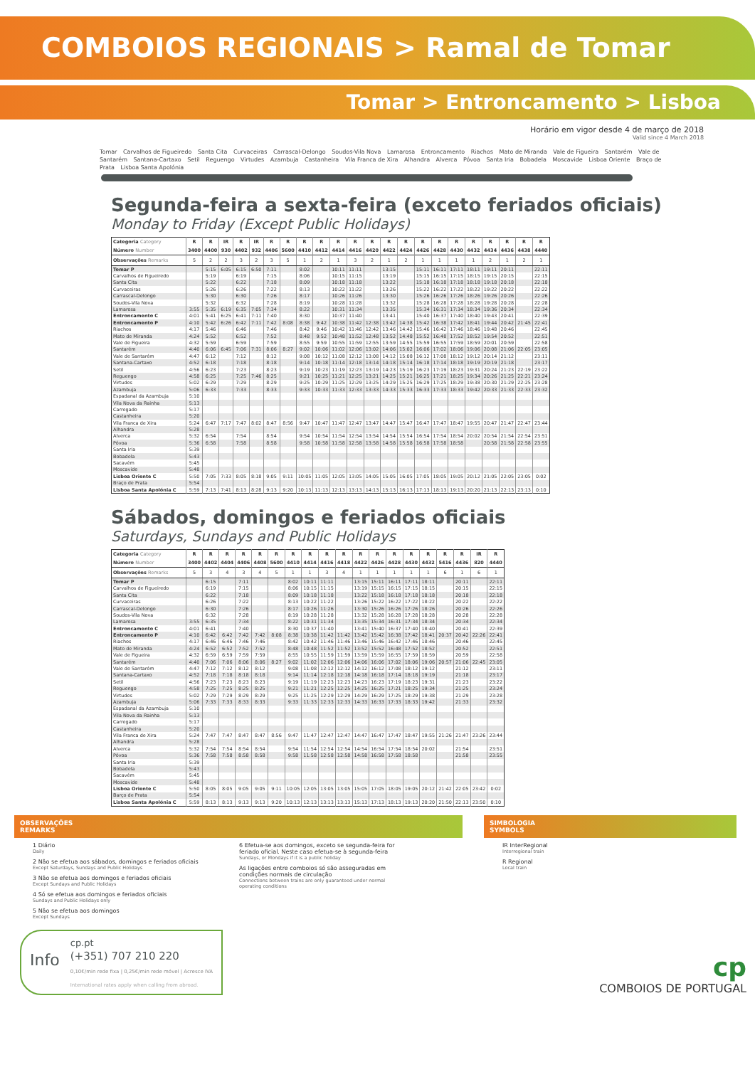COMBOIOS REGIONAIS > Ramal de Tomar
Tomar > Entroncamento > Lisboa
Horário em vigor desde 4 de março de 2018
Valid since 4 March 2018
Tomar Carvalhos de Figueiredo Santa Cita Curvaceiras Carrascal-Delongo Soudos-Vila Nova Lamarosa Entroncamento Riachos Mato de Miranda Vale de Figueira Santarém Vale de Santarém Santana-Cartaxo Setil Reguengo Virtudes Azambuja Castanheira Vila Franca de Xira Alhandra Alverca Póvoa Santa Iria Bobadela Moscavide Lisboa Oriente Braço de Prata Lisboa Santa Apolónia
Segunda-feira a sexta-feira (exceto feriados oficiais)
Monday to Friday (Except Public Holidays)
| Categoria Category | R | R | IR | R | IR | R | R | R | R | R | R | R | R | R | R | R | R | R | R | R | R | R |
| Número Number | 3400 | 4400 | 930 | 4402 | 932 | 4406 | 5600 | 4410 | 4412 | 4414 | 4416 | 4420 | 4422 | 4424 | 4426 | 4428 | 4430 | 4432 | 4434 | 4436 | 4438 | 4440 |
| Observações Remarks | 5 | 2 | 2 | 3 | 2 | 3 | 5 | 1 | 2 | 1 | 3 | 2 | 1 | 2 | 1 | 1 | 1 | 1 | 2 | 1 | 2 | 1 |
| Tomar P | | 5:15 | 6:05 | 6:15 | 6:50 | 7:11 | | 8:02 | | 10:11 | 11:11 | | 13:15 | | 15:11 | 16:11 | 17:11 | 18:11 | 19:11 | 20:11 | | 22:11 |
| Carvalhos de Figueiredo | | 5:19 | | 6:19 | | 7:15 | | 8:06 | | 10:15 | 11:15 | | 13:19 | | 15:15 | 16:15 | 17:15 | 18:15 | 19:15 | 20:15 | | 22:15 |
| Santa Cita | | 5:22 | | 6:22 | | 7:18 | | 8:09 | | 10:18 | 11:18 | | 13:22 | | 15:18 | 16:18 | 17:18 | 18:18 | 19:18 | 20:18 | | 22:18 |
| Curvaceiras | | 5:26 | | 6:26 | | 7:22 | | 8:13 | | 10:22 | 11:22 | | 13:26 | | 15:22 | 16:22 | 17:22 | 18:22 | 19:22 | 20:22 | | 22:22 |
| Carrascal-Delongo | | 5:30 | | 6:30 | | 7:26 | | 8:17 | | 10:26 | 11:26 | | 13:30 | | 15:26 | 16:26 | 17:26 | 18:26 | 19:26 | 20:26 | | 22:26 |
| Soudos-Vila Nova | | 5:32 | | 6:32 | | 7:28 | | 8:19 | | 10:28 | 11:28 | | 13:32 | | 15:28 | 16:28 | 17:28 | 18:28 | 19:28 | 20:28 | | 22:28 |
| Lamarosa | 3:55 | 5:35 | 6:19 | 6:35 | 7:05 | 7:34 | | 8:22 | | 10:31 | 11:34 | | 13:35 | | 15:34 | 16:31 | 17:34 | 18:34 | 19:36 | 20:34 | | 22:34 |
| Entroncamento C | 4:01 | 5:41 | 6:25 | 6:41 | 7:11 | 7:40 | | 8:30 | | 10:37 | 11:40 | | 13:41 | | 15:40 | 16:37 | 17:40 | 18:40 | 19:43 | 20:41 | | 22:39 |
| Entroncamento P | 4:10 | 5:42 | 6:26 | 6:42 | 7:11 | 7:42 | 8:08 | 8:38 | 9:42 | 10:38 | 11:42 | 12:38 | 13:42 | 14:38 | 15:42 | 16:38 | 17:42 | 18:41 | 19:44 | 20:42 | 21:45 | 22:41 |
| Riachos | 4:17 | 5:46 | | 6:46 | | 7:46 | | 8:42 | 9:46 | 10:42 | 11:46 | 12:42 | 13:46 | 14:42 | 15:46 | 16:42 | 17:46 | 18:46 | 19:48 | 20:46 | | 22:45 |
| Mato de Miranda | 4:24 | 5:52 | | 6:52 | | 7:52 | | 8:48 | 9:52 | 10:48 | 11:52 | 12:48 | 13:52 | 14:48 | 15:52 | 16:48 | 17:52 | 18:52 | 19:54 | 20:52 | | 22:51 |
| Vale de Figueira | 4:32 | 5:59 | | 6:59 | | 7:59 | | 8:55 | 9:59 | 10:55 | 11:59 | 12:55 | 13:59 | 14:55 | 15:59 | 16:55 | 17:59 | 18:59 | 20:01 | 20:59 | | 22:58 |
| Santarém | 4:40 | 6:06 | 6:45 | 7:06 | 7:31 | 8:06 | 8:27 | 9:02 | 10:06 | 11:02 | 12:06 | 13:02 | 14:06 | 15:02 | 16:06 | 17:02 | 18:06 | 19:06 | 20:08 | 21:06 | 22:05 | 23:05 |
| Vale de Santarém | 4:47 | 6:12 | | 7:12 | | 8:12 | | 9:08 | 10:12 | 11:08 | 12:12 | 13:08 | 14:12 | 15:08 | 16:12 | 17:08 | 18:12 | 19:12 | 20:14 | 21:12 | | 23:11 |
| Santana-Cartaxo | 4:52 | 6:18 | | 7:18 | | 8:18 | | 9:14 | 10:18 | 11:14 | 12:18 | 13:14 | 14:18 | 15:14 | 16:18 | 17:14 | 18:18 | 19:19 | 20:19 | 21:18 | | 23:17 |
| Setil | 4:56 | 6:23 | | 7:23 | | 8:23 | | 9:19 | 10:23 | 11:19 | 12:23 | 13:19 | 14:23 | 15:19 | 16:23 | 17:19 | 18:23 | 19:31 | 20:24 | 21:23 | 22:19 | 23:22 |
| Reguengo | 4:58 | 6:25 | | 7:25 | 7:46 | 8:25 | | 9:21 | 10:25 | 11:21 | 12:25 | 13:21 | 14:25 | 15:21 | 16:25 | 17:21 | 18:25 | 19:34 | 20:26 | 21:25 | 22:21 | 23:24 |
| Virtudes | 5:02 | 6:29 | | 7:29 | | 8:29 | | 9:25 | 10:29 | 11:25 | 12:29 | 13:25 | 14:29 | 15:25 | 16:29 | 17:25 | 18:29 | 19:38 | 20:30 | 21:29 | 22:25 | 23:28 |
| Azambuja | 5:06 | 6:33 | | 7:33 | | 8:33 | | 9:33 | 10:33 | 11:33 | 12:33 | 13:33 | 14:33 | 15:33 | 16:33 | 17:33 | 18:33 | 19:42 | 20:33 | 21:33 | 22:33 | 23:32 |
| Espadanal da Azambuja | 5:10 | | | | | | | | | | | | | | | | | | | | | |
| Vila Nova da Rainha | 5:13 | | | | | | | | | | | | | | | | | | | | | |
| Carregado | 5:17 | | | | | | | | | | | | | | | | | | | | | |
| Castanheira | 5:20 | | | | | | | | | | | | | | | | | | | | | |
| Vila Franca de Xira | 5:24 | 6:47 | 7:17 | 7:47 | 8:02 | 8:47 | 8:56 | 9:47 | 10:47 | 11:47 | 12:47 | 13:47 | 14:47 | 15:47 | 16:47 | 17:47 | 18:47 | 19:55 | 20:47 | 21:47 | 22:47 | 23:44 |
| Alhandra | 5:28 | | | | | | | | | | | | | | | | | | | | | |
| Alverca | 5:32 | 6:54 | | 7:54 | | 8:54 | | 9:54 | 10:54 | 11:54 | 12:54 | 13:54 | 14:54 | 15:54 | 16:54 | 17:54 | 18:54 | 20:02 | 20:54 | 21:54 | 22:54 | 23:51 |
| Póvoa | 5:36 | 6:58 | | 7:58 | | 8:58 | | 9:58 | 10:58 | 11:58 | 12:58 | 13:58 | 14:58 | 15:58 | 16:58 | 17:58 | 18:58 | | 20:58 | 21:58 | 22:58 | 23:55 |
| Santa Iria | 5:39 | | | | | | | | | | | | | | | | | | | | | |
| Bobadela | 5:43 | | | | | | | | | | | | | | | | | | | | | |
| Sacavém | 5:45 | | | | | | | | | | | | | | | | | | | | | |
| Moscavide | 5:48 | | | | | | | | | | | | | | | | | | | | | |
| Lisboa Oriente C | 5:50 | 7:05 | 7:33 | 8:05 | 8:18 | 9:05 | 9:11 | 10:05 | 11:05 | 12:05 | 13:05 | 14:05 | 15:05 | 16:05 | 17:05 | 18:05 | 19:05 | 20:12 | 21:05 | 22:05 | 23:05 | 0:02 |
| Braço de Prata | 5:54 | | | | | | | | | | | | | | | | | | | | | |
| Lisboa Santa Apolónia C | 5:59 | 7:13 | 7:41 | 8:13 | 8:28 | 9:13 | 9:20 | 10:13 | 11:13 | 12:13 | 13:13 | 14:13 | 15:13 | 16:13 | 17:13 | 18:13 | 19:13 | 20:20 | 21:13 | 22:13 | 23:13 | 0:10 |
Sábados, domingos e feriados oficiais
Saturdays, Sundays and Public Holidays
| Categoria Category | R | R | R | R | R | R | R | R | R | R | R | R | R | R | R | R | R | IR | R |
| Número Number | 3400 | 4402 | 4404 | 4406 | 4408 | 5600 | 4410 | 4414 | 4416 | 4418 | 4422 | 4426 | 4428 | 4430 | 4432 | 5416 | 4436 | 820 | 4440 |
| Observações Remarks | 5 | 3 | 4 | 3 | 4 | 5 | 1 | 1 | 3 | 4 | 1 | 1 | 1 | 1 | 1 | 6 | 1 | 6 | 1 |
| Tomar P | | 6:15 | | 7:11 | | | 8:02 | 10:11 | 11:11 | | 13:15 | 15:11 | 16:11 | 17:11 | 18:11 | | 20:11 | | 22:11 |
| Carvalhos de Figueiredo | | 6:19 | | 7:15 | | | 8:06 | 10:15 | 11:15 | | 13:19 | 15:15 | 16:15 | 17:15 | 18:15 | | 20:15 | | 22:15 |
| Santa Cita | | 6:22 | | 7:18 | | | 8:09 | 10:18 | 11:18 | | 13:22 | 15:18 | 16:18 | 17:18 | 18:18 | | 20:18 | | 22:18 |
| Curvaceiras | | 6:26 | | 7:22 | | | 8:13 | 10:22 | 11:22 | | 13:26 | 15:22 | 16:22 | 17:22 | 18:22 | | 20:22 | | 22:22 |
| Carrascal-Delongo | | 6:30 | | 7:26 | | | 8:17 | 10:26 | 11:26 | | 13:30 | 15:26 | 16:26 | 17:26 | 18:26 | | 20:26 | | 22:26 |
| Soudos-Vila Nova | | 6:32 | | 7:28 | | | 8:19 | 10:28 | 11:28 | | 13:32 | 15:28 | 16:28 | 17:28 | 18:28 | | 20:28 | | 22:28 |
| Lamarosa | 3:55 | 6:35 | | 7:34 | | | 8:22 | 10:31 | 11:34 | | 13:35 | 15:34 | 16:31 | 17:34 | 18:34 | | 20:34 | | 22:34 |
| Entroncamento C | 4:01 | 6:41 | | 7:40 | | | 8:30 | 10:37 | 11:40 | | 13:41 | 15:40 | 16:37 | 17:40 | 18:40 | | 20:41 | | 22:39 |
| Entroncamento P | 4:10 | 6:42 | 6:42 | 7:42 | 7:42 | 8:08 | 8:38 | 10:38 | 11:42 | 11:42 | 13:42 | 15:42 | 16:38 | 17:42 | 18:41 | 20:37 | 20:42 | 22:26 | 22:41 |
| Riachos | 4:17 | 6:46 | 6:46 | 7:46 | 7:46 | | 8:42 | 10:42 | 11:46 | 11:46 | 13:46 | 15:46 | 16:42 | 17:46 | 18:46 | | 20:46 | | 22:45 |
| Mato de Miranda | 4:24 | 6:52 | 6:52 | 7:52 | 7:52 | | 8:48 | 10:48 | 11:52 | 11:52 | 13:52 | 15:52 | 16:48 | 17:52 | 18:52 | | 20:52 | | 22:51 |
| Vale de Figueira | 4:32 | 6:59 | 6:59 | 7:59 | 7:59 | | 8:55 | 10:55 | 11:59 | 11:59 | 13:59 | 15:59 | 16:55 | 17:59 | 18:59 | | 20:59 | | 22:58 |
| Santarém | 4:40 | 7:06 | 7:06 | 8:06 | 8:06 | 8:27 | 9:02 | 11:02 | 12:06 | 12:06 | 14:06 | 16:06 | 17:02 | 18:06 | 19:06 | 20:57 | 21:06 | 22:45 | 23:05 |
| Vale de Santarém | 4:47 | 7:12 | 7:12 | 8:12 | 8:12 | | 9:08 | 11:08 | 12:12 | 12:12 | 14:12 | 16:12 | 17:08 | 18:12 | 19:12 | | 21:12 | | 23:11 |
| Santana-Cartaxo | 4:52 | 7:18 | 7:18 | 8:18 | 8:18 | | 9:14 | 11:14 | 12:18 | 12:18 | 14:18 | 16:18 | 17:14 | 18:18 | 19:19 | | 21:18 | | 23:17 |
| Setil | 4:56 | 7:23 | 7:23 | 8:23 | 8:23 | | 9:19 | 11:19 | 12:23 | 12:23 | 14:23 | 16:23 | 17:19 | 18:23 | 19:31 | | 21:23 | | 23:22 |
| Reguengo | 4:58 | 7:25 | 7:25 | 8:25 | 8:25 | | 9:21 | 11:21 | 12:25 | 12:25 | 14:25 | 16:25 | 17:21 | 18:25 | 19:34 | | 21:25 | | 23:24 |
| Virtudes | 5:02 | 7:29 | 7:29 | 8:29 | 8:29 | | 9:25 | 11:25 | 12:29 | 12:29 | 14:29 | 16:29 | 17:25 | 18:29 | 19:38 | | 21:29 | | 23:28 |
| Azambuja | 5:06 | 7:33 | 7:33 | 8:33 | 8:33 | | 9:33 | 11:33 | 12:33 | 12:33 | 14:33 | 16:33 | 17:33 | 18:33 | 19:42 | | 21:33 | | 23:32 |
| Espadanal da Azambuja | 5:10 | | | | | | | | | | | | | | | | | | |
| Vila Nova da Rainha | 5:13 | | | | | | | | | | | | | | | | | | |
| Carregado | 5:17 | | | | | | | | | | | | | | | | | | |
| Castanheira | 5:20 | | | | | | | | | | | | | | | | | | |
| Vila Franca de Xira | 5:24 | 7:47 | 7:47 | 8:47 | 8:47 | 8:56 | 9:47 | 11:47 | 12:47 | 12:47 | 14:47 | 16:47 | 17:47 | 18:47 | 19:55 | 21:26 | 21:47 | 23:26 | 23:44 |
| Alhandra | 5:28 | | | | | | | | | | | | | | | | | | |
| Alverca | 5:32 | 7:54 | 7:54 | 8:54 | 8:54 | | 9:54 | 11:54 | 12:54 | 12:54 | 14:54 | 16:54 | 17:54 | 18:54 | 20:02 | | 21:54 | | 23:51 |
| Póvoa | 5:36 | 7:58 | 7:58 | 8:58 | 8:58 | | 9:58 | 11:58 | 12:58 | 12:58 | 14:58 | 16:58 | 17:58 | 18:58 | | | 21:58 | | 23:55 |
| Santa Iria | 5:39 | | | | | | | | | | | | | | | | | | |
| Bobadela | 5:43 | | | | | | | | | | | | | | | | | | |
| Sacavém | 5:45 | | | | | | | | | | | | | | | | | | |
| Moscavide | 5:48 | | | | | | | | | | | | | | | | | | |
| Lisboa Oriente C | 5:50 | 8:05 | 8:05 | 9:05 | 9:05 | 9:11 | 10:05 | 12:05 | 13:05 | 13:05 | 15:05 | 17:05 | 18:05 | 19:05 | 20:12 | 21:42 | 22:05 | 23:42 | 0:02 |
| Barço de Prata | 5:54 | | | | | | | | | | | | | | | | | | |
| Lisboa Santa Apolónia C | 5:59 | 8:13 | 8:13 | 9:13 | 9:13 | 9:20 | 10:13 | 12:13 | 13:13 | 13:13 | 15:13 | 17:13 | 18:13 | 19:13 | 20:20 | 21:50 | 22:13 | 23:50 | 0:10 |
OBSERVAÇÕES
REMARKS
1 Diário
Daily
2 Não se efetua aos sábados, domingos e feriados oficiais
Except Saturdays, Sundays and Public Holidays
3 Não se efetua aos domingos e feriados oficiais
Except Sundays and Public Holidays
4 Só se efetua aos domingos e feriados oficiais
Sundays and Public Holidays only
5 Não se efetua aos domingos
Except Sundays
6 Efetua-se aos domingos, exceto se segunda-feira for feriado oficial. Neste caso efetua-se à segunda-feira
Sundays, or Mondays if it is a public holiday
As ligações entre comboios só são asseguradas em condições normais de circulação
Connections between trains are only guaranteed under normal operating conditions
SIMBOLOGIA
SYMBOLS
IR InterRegional
Interregional train
R Regional
Local train
Info cp.pt
(+351) 707 210 220
0,10€/min rede fixa | 0,25€/min rede móvel | Acresce IVA
International rates apply when calling from abroad.
cp
COMBOIOS DE PORTUGAL